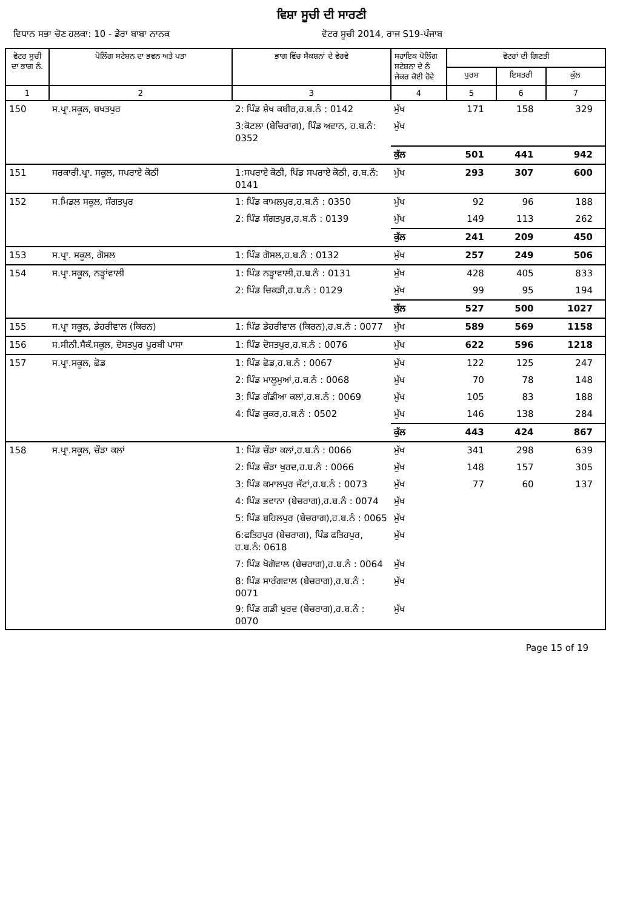ਵਿਸ਼ਾ ਸੂਚੀ ਦੀ ਸਾਰਣੀ
ਵਿਧਾਨ ਸਭਾ ਚੋਣ ਹਲਕਾ: 10 - ਡੇਰਾ ਬਾਬਾ ਨਾਨਕ
ਵੋਟਰ ਸੂਚੀ 2014, ਰਾਜ S19-ਪੰਜਾਬ
| ਵੋਟਰ ਸੂਚੀ ਦਾ ਭਾਗ ਨੰ. | ਪੋਲਿੰਗ ਸਟੇਸ਼ਨ ਦਾ ਭਵਨ ਅਤੇ ਪਤਾ | ਭਾਗ ਵਿੱਚ ਸੈਕਸ਼ਨਾਂ ਦੇ ਵੇਰਵੇ | ਸਹਾਇਕ ਪੋਲਿੰਗ ਸਟੇਸ਼ਨਾ ਦੇ ਨੰ ਜੇਕਰ ਕੋਈ ਹੋਵੇ | ਵੋਟਰਾਂ ਦੀ ਗਿਣਤੀ | | |
| --- | --- | --- | --- | --- | --- | --- |
| | | | | ਪੁਰਸ਼ | ਇਸਤਰੀ | ਕੁੱਲ |
| 1 | 2 | 3 | 4 | 5 | 6 | 7 |
| 150 | ਸ.ਪ੍ਰਾ.ਸਕੂਲ, ਬਖਤਪੁਰ | 2: ਪਿੰਡ ਸ਼ੇਖ ਕਬੀਰ,ਹ.ਬ.ਨੰ : 0142 | ਮੁੱਖ | 171 | 158 | 329 |
| | | 3:ਕੋਟਲਾ (ਬੇਚਿਰਾਗ), ਪਿੰਡ ਅਵਾਨ, ਹ.ਬ.ਨੰ: 0352 | ਮੁੱਖ | | | |
| | | | ਕੁੱਲ | 501 | 441 | 942 |
| 151 | ਸਰਕਾਰੀ.ਪ੍ਰਾ. ਸਕੂਲ, ਸਪਰਾਏ ਕੋਠੀ | 1:ਸਪਰਾਏ ਕੋਠੀ, ਪਿੰਡ ਸਪਰਾਏ ਕੋਠੀ, ਹ.ਬ.ਨੰ: 0141 | ਮੁੱਖ | 293 | 307 | 600 |
| 152 | ਸ.ਮਿਡਲ ਸਕੂਲ, ਸੰਗਤਪੁਰ | 1: ਪਿੰਡ ਕਾਮਲਪੁਰ,ਹ.ਬ.ਨੰ : 0350 | ਮੁੱਖ | 92 | 96 | 188 |
| | | 2: ਪਿੰਡ ਸੰਗਤਪੁਰ,ਹ.ਬ.ਨੰ : 0139 | ਮੁੱਖ | 149 | 113 | 262 |
| | | | ਕੁੱਲ | 241 | 209 | 450 |
| 153 | ਸ.ਪ੍ਰਾ. ਸਕੂਲ, ਗੋਸਲ | 1: ਪਿੰਡ ਗੋਸਲ,ਹ.ਬ.ਨੰ : 0132 | ਮੁੱਖ | 257 | 249 | 506 |
| 154 | ਸ.ਪ੍ਰਾ.ਸਕੂਲ, ਨੜ੍ਹਾਂਵਾਲੀ | 1: ਪਿੰਡ ਨੜ੍ਹਾਵਾਲੀ,ਹ.ਬ.ਨੰ : 0131 | ਮੁੱਖ | 428 | 405 | 833 |
| | | 2: ਪਿੰਡ ਚਿਕੜੀ,ਹ.ਬ.ਨੰ : 0129 | ਮੁੱਖ | 99 | 95 | 194 |
| | | | ਕੁੱਲ | 527 | 500 | 1027 |
| 155 | ਸ.ਪ੍ਰਾ ਸਕੂਲ, ਡੇਹਰੀਵਾਲ (ਕਿਰਨ) | 1: ਪਿੰਡ ਡੇਹਰੀਵਾਲ (ਕਿਰਨ),ਹ.ਬ.ਨੰ : 0077 | ਮੁੱਖ | 589 | 569 | 1158 |
| 156 | ਸ.ਸੀਨੀ.ਸੈਕੰ.ਸਕੂਲ, ਦੋਸਤਪੁਰ ਪੂਰਬੀ ਪਾਸਾ | 1: ਪਿੰਡ ਦੋਸਤਪੁਰ,ਹ.ਬ.ਨੰ : 0076 | ਮੁੱਖ | 622 | 596 | 1218 |
| 157 | ਸ.ਪ੍ਰਾ.ਸਕੂਲ, ਛੋਡ | 1: ਪਿੰਡ ਛੋਡ,ਹ.ਬ.ਨੰ : 0067 | ਮੁੱਖ | 122 | 125 | 247 |
| | | 2: ਪਿੰਡ ਮਾਲੂਮੁਆਂ,ਹ.ਬ.ਨੰ : 0068 | ਮੁੱਖ | 70 | 78 | 148 |
| | | 3: ਪਿੰਡ ਗੱਡੀਆ ਕਲਾਂ,ਹ.ਬ.ਨੰ : 0069 | ਮੁੱਖ | 105 | 83 | 188 |
| | | 4: ਪਿੰਡ ਕੁਕਰ,ਹ.ਬ.ਨੰ : 0502 | ਮੁੱਖ | 146 | 138 | 284 |
| | | | ਕੁੱਲ | 443 | 424 | 867 |
| 158 | ਸ.ਪ੍ਰਾ.ਸਕੂਲ, ਚੌੜਾ ਕਲਾਂ | 1: ਪਿੰਡ ਚੌੜਾ ਕਲਾਂ,ਹ.ਬ.ਨੰ : 0066 | ਮੁੱਖ | 341 | 298 | 639 |
| | | 2: ਪਿੰਡ ਚੌੜਾ ਖੁਰਦ,ਹ.ਬ.ਨੰ : 0066 | ਮੁੱਖ | 148 | 157 | 305 |
| | | 3: ਪਿੰਡ ਕਮਾਲਪੁਰ ਜੱਟਾਂ,ਹ.ਬ.ਨੰ : 0073 | ਮੁੱਖ | 77 | 60 | 137 |
| | | 4: ਪਿੰਡ ਭਵਾਨਾ (ਬੇਚਰਾਗ),ਹ.ਬ.ਨੰ : 0074 | ਮੁੱਖ | | | |
| | | 5: ਪਿੰਡ ਬਹਿਲਪੁਰ (ਬੇਚਰਾਗ),ਹ.ਬ.ਨੰ : 0065 | ਮੁੱਖ | | | |
| | | 6:ਫਤਿਹਪੁਰ (ਬੇਚਰਾਗ), ਪਿੰਡ ਫਤਿਹਪੁਰ, ਹ.ਬ.ਨੰ: 0618 | ਮੁੱਖ | | | |
| | | 7: ਪਿੰਡ ਖੋਗੋਵਾਲ (ਬੇਚਰਾਗ),ਹ.ਬ.ਨੰ : 0064 | ਮੁੱਖ | | | |
| | | 8: ਪਿੰਡ ਸਾਰੰਗਵਾਲ (ਬੇਚਰਾਗ),ਹ.ਬ.ਨੰ : 0071 | ਮੁੱਖ | | | |
| | | 9: ਪਿੰਡ ਗਡੀ ਖੁਰਦ (ਬੇਚਰਾਗ),ਹ.ਬ.ਨੰ : 0070 | ਮੁੱਖ | | | |
Page 15 of 19